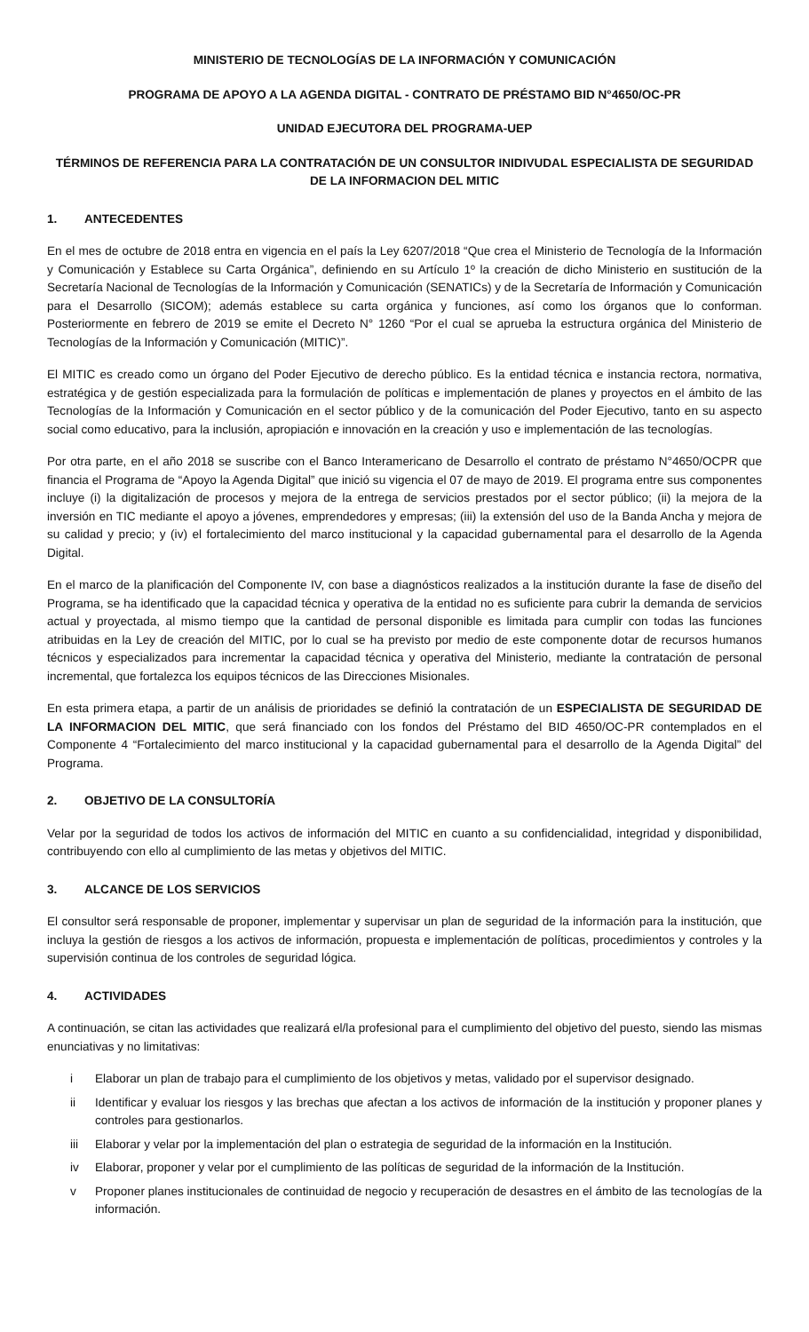MINISTERIO DE TECNOLOGÍAS DE LA INFORMACIÓN Y COMUNICACIÓN
PROGRAMA DE APOYO A LA AGENDA DIGITAL - CONTRATO DE PRÉSTAMO BID N°4650/OC-PR
UNIDAD EJECUTORA DEL PROGRAMA-UEP
TÉRMINOS DE REFERENCIA PARA LA CONTRATACIÓN DE UN CONSULTOR INIDIVUDAL ESPECIALISTA DE SEGURIDAD DE LA INFORMACION DEL MITIC
1. ANTECEDENTES
En el mes de octubre de 2018 entra en vigencia en el país la Ley 6207/2018 “Que crea el Ministerio de Tecnología de la Información y Comunicación y Establece su Carta Orgánica”, definiendo en su Artículo 1º la creación de dicho Ministerio en sustitución de la Secretaría Nacional de Tecnologías de la Información y Comunicación (SENATICs) y de la Secretaría de Información y Comunicación para el Desarrollo (SICOM); además establece su carta orgánica y funciones, así como los órganos que lo conforman. Posteriormente en febrero de 2019 se emite el Decreto N° 1260 “Por el cual se aprueba la estructura orgánica del Ministerio de Tecnologías de la Información y Comunicación (MITIC)”.
El MITIC es creado como un órgano del Poder Ejecutivo de derecho público. Es la entidad técnica e instancia rectora, normativa, estratégica y de gestión especializada para la formulación de políticas e implementación de planes y proyectos en el ámbito de las Tecnologías de la Información y Comunicación en el sector público y de la comunicación del Poder Ejecutivo, tanto en su aspecto social como educativo, para la inclusión, apropiación e innovación en la creación y uso e implementación de las tecnologías.
Por otra parte, en el año 2018 se suscribe con el Banco Interamericano de Desarrollo el contrato de préstamo N°4650/OCPR que financia el Programa de “Apoyo la Agenda Digital” que inició su vigencia el 07 de mayo de 2019. El programa entre sus componentes incluye (i) la digitalización de procesos y mejora de la entrega de servicios prestados por el sector público; (ii) la mejora de la inversión en TIC mediante el apoyo a jóvenes, emprendedores y empresas; (iii) la extensión del uso de la Banda Ancha y mejora de su calidad y precio; y (iv) el fortalecimiento del marco institucional y la capacidad gubernamental para el desarrollo de la Agenda Digital.
En el marco de la planificación del Componente IV, con base a diagnósticos realizados a la institución durante la fase de diseño del Programa, se ha identificado que la capacidad técnica y operativa de la entidad no es suficiente para cubrir la demanda de servicios actual y proyectada, al mismo tiempo que la cantidad de personal disponible es limitada para cumplir con todas las funciones atribuidas en la Ley de creación del MITIC, por lo cual se ha previsto por medio de este componente dotar de recursos humanos técnicos y especializados para incrementar la capacidad técnica y operativa del Ministerio, mediante la contratación de personal incremental, que fortalezca los equipos técnicos de las Direcciones Misionales.
En esta primera etapa, a partir de un análisis de prioridades se definió la contratación de un ESPECIALISTA DE SEGURIDAD DE LA INFORMACION DEL MITIC, que será financiado con los fondos del Préstamo del BID 4650/OC-PR contemplados en el Componente 4 “Fortalecimiento del marco institucional y la capacidad gubernamental para el desarrollo de la Agenda Digital” del Programa.
2. OBJETIVO DE LA CONSULTORÍA
Velar por la seguridad de todos los activos de información del MITIC en cuanto a su confidencialidad, integridad y disponibilidad, contribuyendo con ello al cumplimiento de las metas y objetivos del MITIC.
3. ALCANCE DE LOS SERVICIOS
El consultor será responsable de proponer, implementar y supervisar un plan de seguridad de la información para la institución, que incluya la gestión de riesgos a los activos de información, propuesta e implementación de políticas, procedimientos y controles y la supervisión continua de los controles de seguridad lógica.
4. ACTIVIDADES
A continuación, se citan las actividades que realizará el/la profesional para el cumplimiento del objetivo del puesto, siendo las mismas enunciativas y no limitativas:
i Elaborar un plan de trabajo para el cumplimiento de los objetivos y metas, validado por el supervisor designado.
ii Identificar y evaluar los riesgos y las brechas que afectan a los activos de información de la institución y proponer planes y controles para gestionarlos.
iii Elaborar y velar por la implementación del plan o estrategia de seguridad de la información en la Institución.
iv Elaborar, proponer y velar por el cumplimiento de las políticas de seguridad de la información de la Institución.
v Proponer planes institucionales de continuidad de negocio y recuperación de desastres en el ámbito de las tecnologías de la información.